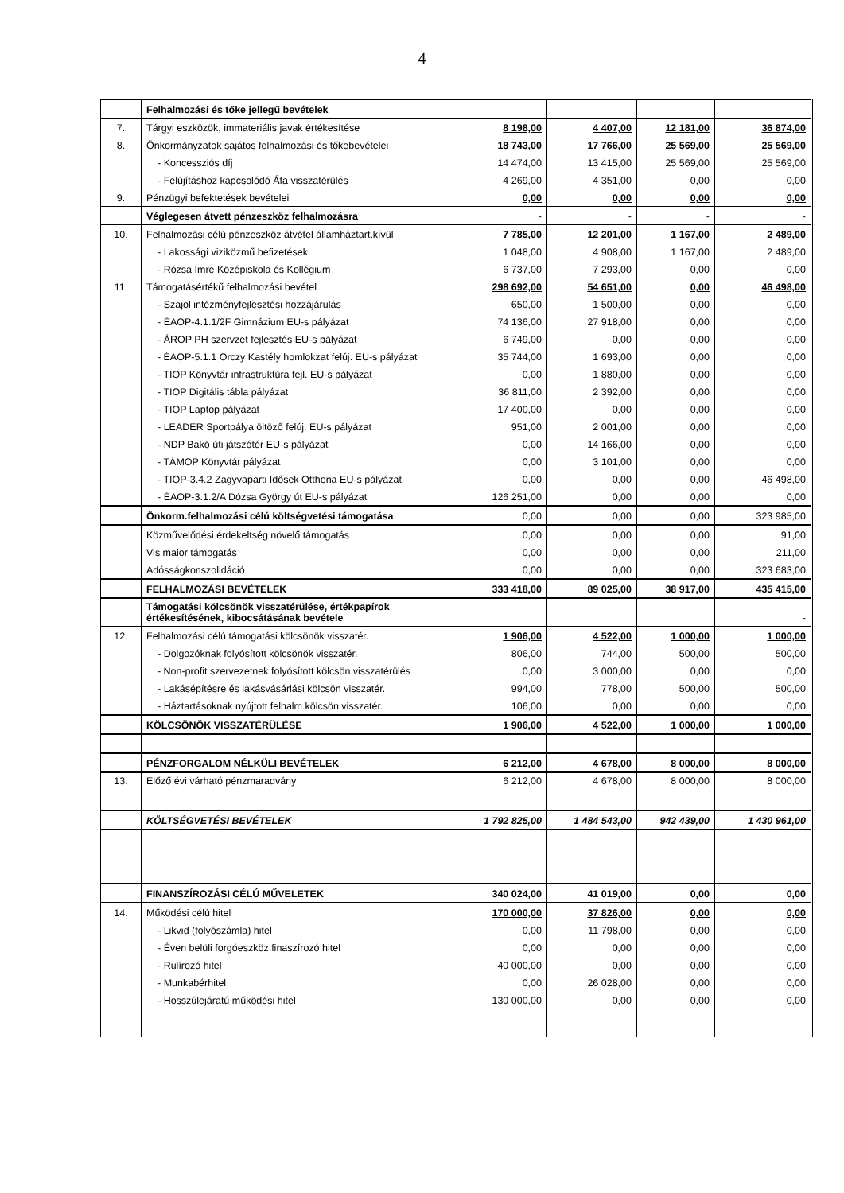4
| | Felhalmozási és tőke jellegű bevételek | | | | |
| 7. | Tárgyi eszközök, immateriális javak értékesítése | 8 198,00 | 4 407,00 | 12 181,00 | 36 874,00 |
| 8. | Önkormányzatok sajátos felhalmozási és tőkebevételei | 18 743,00 | 17 766,00 | 25 569,00 | 25 569,00 |
| | - Koncessziós díj | 14 474,00 | 13 415,00 | 25 569,00 | 25 569,00 |
| | - Felújításhoz kapcsolódó Áfa visszatérülés | 4 269,00 | 4 351,00 | 0,00 | 0,00 |
| 9. | Pénzügyi befektetések bevételei | 0,00 | 0,00 | 0,00 | 0,00 |
| | Véglegesen átvett pénzeszköz felhalmozásra | - | - | - | - |
| 10. | Felhalmozási célú pénzeszköz átvétel államháztart.kívül | 7 785,00 | 12 201,00 | 1 167,00 | 2 489,00 |
| | - Lakossági viziközmű befizetések | 1 048,00 | 4 908,00 | 1 167,00 | 2 489,00 |
| | - Rózsa Imre Középiskola és Kollégium | 6 737,00 | 7 293,00 | 0,00 | 0,00 |
| 11. | Támogatásértékű felhalmozási bevétel | 298 692,00 | 54 651,00 | 0,00 | 46 498,00 |
| | - Szajol intézményfejlesztési hozzájárulás | 650,00 | 1 500,00 | 0,00 | 0,00 |
| | - ÉAOP-4.1.1/2F Gimnázium EU-s pályázat | 74 136,00 | 27 918,00 | 0,00 | 0,00 |
| | - ÁROP PH szervzet fejlesztés EU-s pályázat | 6 749,00 | 0,00 | 0,00 | 0,00 |
| | - ÉAOP-5.1.1 Orczy Kastély homlokzat felúj. EU-s pályázat | 35 744,00 | 1 693,00 | 0,00 | 0,00 |
| | - TIOP Könyvtár infrastruktúra fejl. EU-s pályázat | 0,00 | 1 880,00 | 0,00 | 0,00 |
| | - TIOP Digitális tábla pályázat | 36 811,00 | 2 392,00 | 0,00 | 0,00 |
| | - TIOP Laptop pályázat | 17 400,00 | 0,00 | 0,00 | 0,00 |
| | - LEADER Sportpálya öltöző felúj. EU-s pályázat | 951,00 | 2 001,00 | 0,00 | 0,00 |
| | - NDP Bakó úti játszótér EU-s pályázat | 0,00 | 14 166,00 | 0,00 | 0,00 |
| | - TÁMOP Könyvtár pályázat | 0,00 | 3 101,00 | 0,00 | 0,00 |
| | - TIOP-3.4.2 Zagyvaparti Idősek Otthona EU-s pályázat | 0,00 | 0,00 | 0,00 | 46 498,00 |
| | - ÉAOP-3.1.2/A Dózsa György út EU-s pályázat | 126 251,00 | 0,00 | 0,00 | 0,00 |
| | Önkorm.felhalmozási célú költségvetési támogatása | 0,00 | 0,00 | 0,00 | 323 985,00 |
| | Közművelődési érdekeltség növelő támogatás | 0,00 | 0,00 | 0,00 | 91,00 |
| | Vis maior támogatás | 0,00 | 0,00 | 0,00 | 211,00 |
| | Adósságkonszolidáció | 0,00 | 0,00 | 0,00 | 323 683,00 |
| | FELHALMOZÁSI BEVÉTELEK | 333 418,00 | 89 025,00 | 38 917,00 | 435 415,00 |
| | Támogatási kölcsönök visszatérülése, értékpapírok értékesítésének, kibocsátásának bevétele | | | | - |
| 12. | Felhalmozási célú támogatási kölcsönök visszatér. | 1 906,00 | 4 522,00 | 1 000,00 | 1 000,00 |
| | - Dolgozóknak folyósított kölcsönök visszatér. | 806,00 | 744,00 | 500,00 | 500,00 |
| | - Non-profit szervezetnek folyósított kölcsön visszatérülés | 0,00 | 3 000,00 | 0,00 | 0,00 |
| | - Lakásépítésre és lakásvásárlási kölcsön visszatér. | 994,00 | 778,00 | 500,00 | 500,00 |
| | - Háztartásoknak nyújtott felhalm.kölcsön visszatér. | 106,00 | 0,00 | 0,00 | 0,00 |
| | KÖLCSÖNÖK VISSZATÉRÜLÉSE | 1 906,00 | 4 522,00 | 1 000,00 | 1 000,00 |
| | PÉNZFORGALOM NÉLKÜLI BEVÉTELEK | 6 212,00 | 4 678,00 | 8 000,00 | 8 000,00 |
| 13. | Előző évi várható pénzmaradvány | 6 212,00 | 4 678,00 | 8 000,00 | 8 000,00 |
| | KÖLTSÉGVETÉSI BEVÉTELEK | 1 792 825,00 | 1 484 543,00 | 942 439,00 | 1 430 961,00 |
| | FINANSZÍROZÁSI CÉLÚ MŰVELETEK | 340 024,00 | 41 019,00 | 0,00 | 0,00 |
| 14. | Működési célú hitel | 170 000,00 | 37 826,00 | 0,00 | 0,00 |
| | - Likvid (folyószámla) hitel | 0,00 | 11 798,00 | 0,00 | 0,00 |
| | - Éven belüli forgóeszköz.finaszírozó hitel | 0,00 | 0,00 | 0,00 | 0,00 |
| | - Rulírozó hitel | 40 000,00 | 0,00 | 0,00 | 0,00 |
| | - Munkabérhitel | 0,00 | 26 028,00 | 0,00 | 0,00 |
| | - Hosszúlejáratú működési hitel | 130 000,00 | 0,00 | 0,00 | 0,00 |